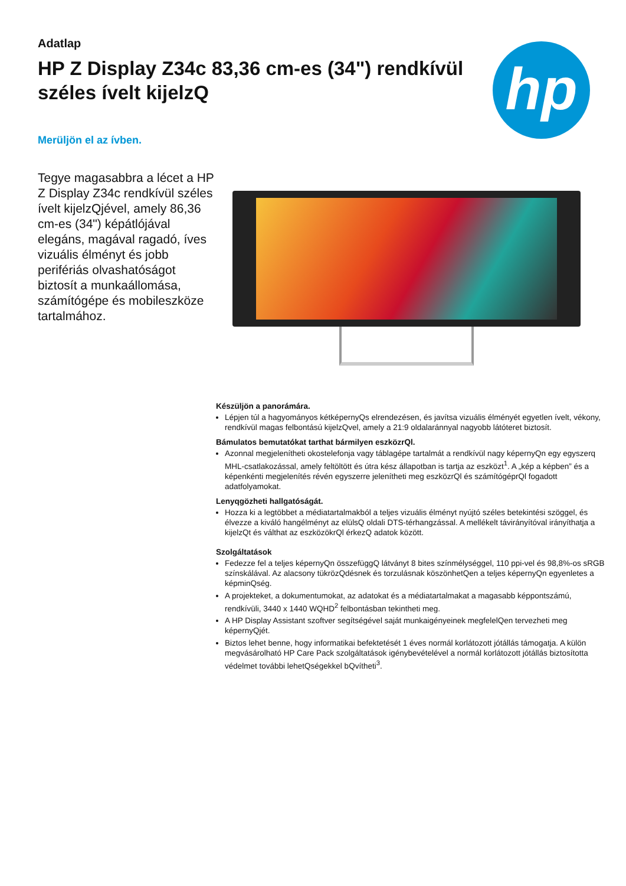Adatlap
HP Z Display Z34c 83,36 cm-es (34") rendkívül széles ívelt kijelzQ
hp
Merüljön el az ívben.
Tegye magasabbra a lécet a HP Z Display Z34c rendkívül széles ívelt kijelzQjével, amely 86,36 cm-es (34") képátlójával elegáns, magával ragadó, íves vizuális élményt és jobb perifériás olvashatóságot biztosít a munkaállomása, számítógépe és mobileszköze tartalmához.
Készüljön a panorámára.
Lépjen túl a hagyományos kétképernyQs elrendezésen, és javítsa vizuális élményét egyetlen ívelt, vékony, rendkívül magas felbontású kijelzQvel, amely a 21:9 oldalaránnyal nagyobb látóteret biztosít.
Bámulatos bemutatókat tarthat bármilyen eszközrQl.
Azonnal megjelenítheti okostelefonja vagy táblagépe tartalmát a rendkívül nagy képernyQn egy egyszerq MHL-csatlakozással, amely feltöltött és útra kész állapotban is tartja az eszközt<sup>1</sup>. A „kép a képben” és a képenkénti megjelenítés révén egyszerre jelenítheti meg eszközrQl és számítógéprQl fogadott adatfolyamokat.
Lenyqgözheti hallgatóságát.
Hozza ki a legtöbbet a médiatartalmakból a teljes vizuális élményt nyújtó széles betekintési szöggel, és élvezze a kiváló hangélményt az elülsQ oldali DTS-térhangzással. A mellékelt távirányítóval irányíthatja a kijelzQt és válthat az eszközökrQl érkezQ adatok között.
Szolgáltatások
Fedezze fel a teljes képernyQn összefüggQ látványt 8 bites színmélységgel, 110 ppi-vel és 98,8%-os sRGB színskálával. Az alacsony tükrözQdésnek és torzulásnak köszönhetQen a teljes képernyQn egyenletes a képminQség.
A projekteket, a dokumentumokat, az adatokat és a médiatartalmakat a magasabb képpontszámú, rendkívüli, 3440 x 1440 WQHD<sup>2</sup> felbontásban tekintheti meg.
A HP Display Assistant szoftver segítségével saját munkaigényeinek megfelelQen tervezheti meg képernyQjét.
Biztos lehet benne, hogy informatikai befektetését 1 éves normál korlátozott jótállás támogatja. A külön megvásárolható HP Care Pack szolgáltatások igénybevételével a normál korlátozott jótállás biztosította védelmet további lehetQségekkel bQvítheti<sup>3</sup>.